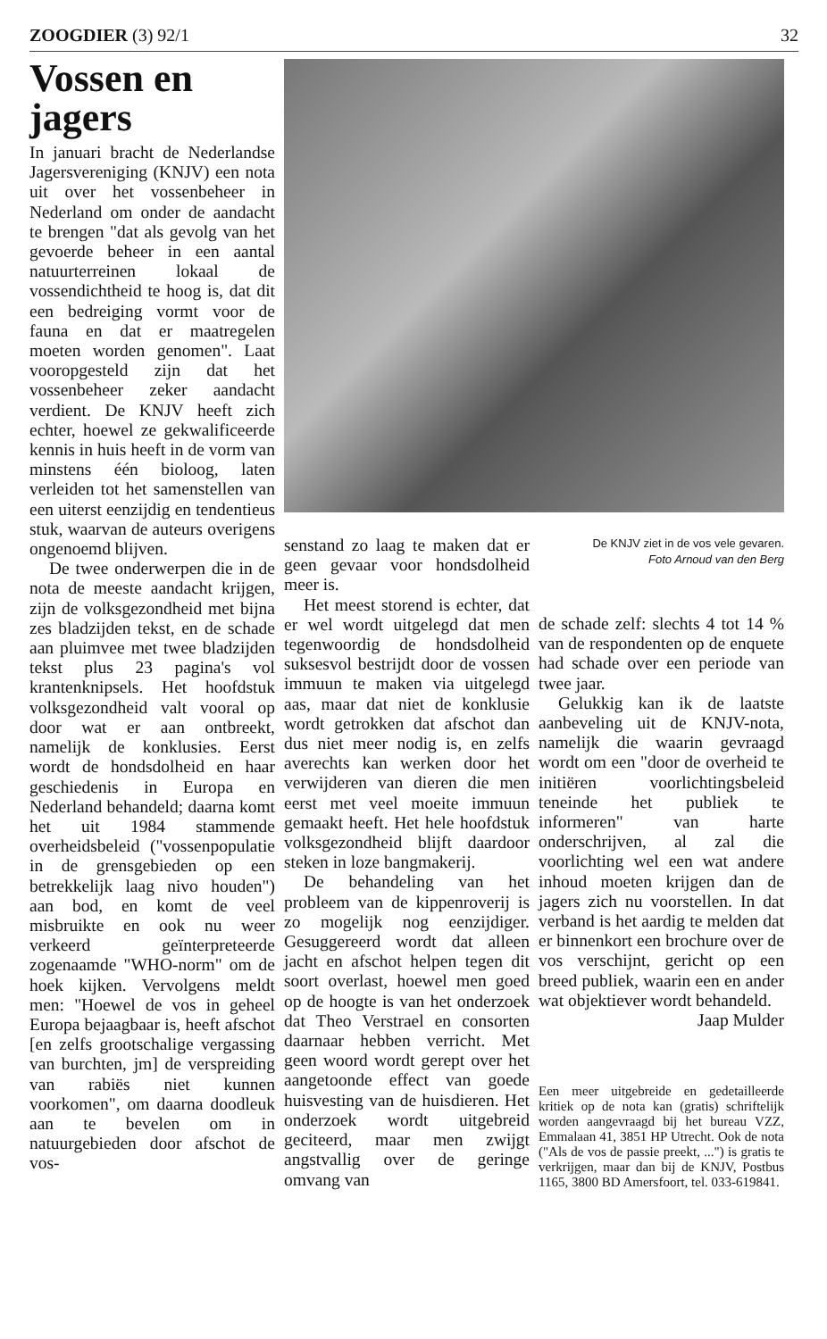ZOOGDIER (3) 92/1 32
Vossen en jagers
In januari bracht de Nederlandse Jagersvereniging (KNJV) een nota uit over het vossenbeheer in Nederland om onder de aandacht te brengen "dat als gevolg van het gevoerde beheer in een aantal natuurterreinen lokaal de vossendichtheid te hoog is, dat dit een bedreiging vormt voor de fauna en dat er maatregelen moeten worden genomen". Laat vooropgesteld zijn dat het vossenbeheer zeker aandacht verdient. De KNJV heeft zich echter, hoewel ze gekwalificeerde kennis in huis heeft in de vorm van minstens één bioloog, laten verleiden tot het samenstellen van een uiterst eenzijdig en tendentieus stuk, waarvan de auteurs overigens ongenoemd blijven.
De twee onderwerpen die in de nota de meeste aandacht krijgen, zijn de volksgezondheid met bijna zes bladzijden tekst, en de schade aan pluimvee met twee bladzijden tekst plus 23 pagina's vol krantenknipsels. Het hoofdstuk volksgezondheid valt vooral op door wat er aan ontbreekt, namelijk de konklusies. Eerst wordt de hondsdolheid en haar geschiedenis in Europa en Nederland behandeld; daarna komt het uit 1984 stammende overheidsbeleid ("vossenpopulatie in de grensgebieden op een betrekkelijk laag nivo houden") aan bod, en komt de veel misbruikte en ook nu weer verkeerd geïnterpreteerde zogenaamde "WHO-norm" om de hoek kijken. Vervolgens meldt men: "Hoewel de vos in geheel Europa bejaagbaar is, heeft afschot [en zelfs grootschalige vergassing van burchten, jm] de verspreiding van rabiës niet kunnen voorkomen", om daarna doodleuk aan te bevelen om in natuurgebieden door afschot de vos-
senstand zo laag te maken dat er geen gevaar voor hondsdolheid meer is.
Het meest storend is echter, dat er wel wordt uitgelegd dat men tegenwoordig de hondsdolheid suksesvol bestrijdt door de vossen immuun te maken via uitgelegd aas, maar dat niet de konklusie wordt getrokken dat afschot dan dus niet meer nodig is, en zelfs averechts kan werken door het verwijderen van dieren die men eerst met veel moeite immuun gemaakt heeft. Het hele hoofdstuk volksgezondheid blijft daardoor steken in loze bangmakerij.
De behandeling van het probleem van de kippenroverij is zo mogelijk nog eenzijdiger. Gesuggereerd wordt dat alleen jacht en afschot helpen tegen dit soort overlast, hoewel men goed op de hoogte is van het onderzoek dat Theo Verstrael en consorten daarnaar hebben verricht. Met geen woord wordt gerept over het aangetoonde effect van goede huisvesting van de huisdieren. Het onderzoek wordt uitgebreid geciteerd, maar men zwijgt angstvallig over de geringe omvang van
De KNJV ziet in de vos vele gevaren.
Foto Arnoud van den Berg
de schade zelf: slechts 4 tot 14 % van de respondenten op de enquete had schade over een periode van twee jaar.
Gelukkig kan ik de laatste aanbeveling uit de KNJV-nota, namelijk die waarin gevraagd wordt om een "door de overheid te initiëren voorlichtingsbeleid teneinde het publiek te informeren" van harte onderschrijven, al zal die voorlichting wel een wat andere inhoud moeten krijgen dan de jagers zich nu voorstellen. In dat verband is het aardig te melden dat er binnenkort een brochure over de vos verschijnt, gericht op een breed publiek, waarin een en ander wat objektiever wordt behandeld.
Jaap Mulder
Een meer uitgebreide en gedetailleerde kritiek op de nota kan (gratis) schriftelijk worden aangevraagd bij het bureau VZZ, Emmalaan 41, 3851 HP Utrecht. Ook de nota ("Als de vos de passie preekt, ...") is gratis te verkrijgen, maar dan bij de KNJV, Postbus 1165, 3800 BD Amersfoort, tel. 033-619841.